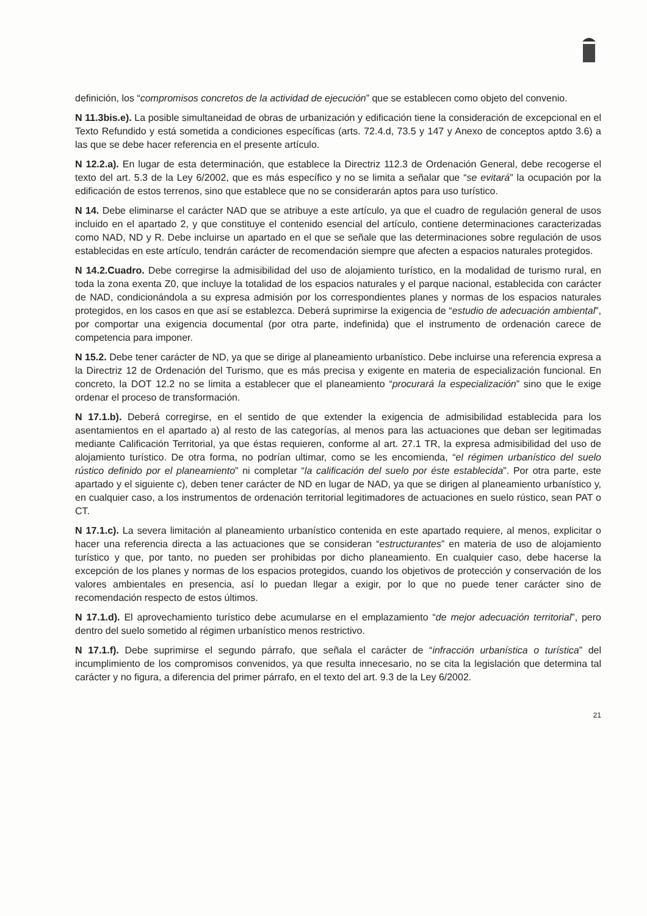definición, los “compromisos concretos de la actividad de ejecución” que se establecen como objeto del convenio.
N 11.3bis.e). La posible simultaneidad de obras de urbanización y edificación tiene la consideración de excepcional en el Texto Refundido y está sometida a condiciones específicas (arts. 72.4.d, 73.5 y 147 y Anexo de conceptos aptdo 3.6) a las que se debe hacer referencia en el presente artículo.
N 12.2.a). En lugar de esta determinación, que establece la Directriz 112.3 de Ordenación General, debe recogerse el texto del art. 5.3 de la Ley 6/2002, que es más específico y no se limita a señalar que “se evitará” la ocupación por la edificación de estos terrenos, sino que establece que no se considerarán aptos para uso turístico.
N 14. Debe eliminarse el carácter NAD que se atribuye a este artículo, ya que el cuadro de regulación general de usos incluido en el apartado 2, y que constituye el contenido esencial del artículo, contiene determinaciones caracterizadas como NAD, ND y R. Debe incluirse un apartado en el que se señale que las determinaciones sobre regulación de usos establecidas en este artículo, tendrán carácter de recomendación siempre que afecten a espacios naturales protegidos.
N 14.2.Cuadro. Debe corregirse la admisibilidad del uso de alojamiento turístico, en la modalidad de turismo rural, en toda la zona exenta Z0, que incluye la totalidad de los espacios naturales y el parque nacional, establecida con carácter de NAD, condicionándola a su expresa admisión por los correspondientes planes y normas de los espacios naturales protegidos, en los casos en que así se establezca. Deberá suprimirse la exigencia de “estudio de adecuación ambiental”, por comportar una exigencia documental (por otra parte, indefinida) que el instrumento de ordenación carece de competencia para imponer.
N 15.2. Debe tener carácter de ND, ya que se dirige al planeamiento urbanístico. Debe incluirse una referencia expresa a la Directriz 12 de Ordenación del Turismo, que es más precisa y exigente en materia de especialización funcional. En concreto, la DOT 12.2 no se limita a establecer que el planeamiento “procurará la especialización” sino que le exige ordenar el proceso de transformación.
N 17.1.b). Deberá corregirse, en el sentido de que extender la exigencia de admisibilidad establecida para los asentamientos en el apartado a) al resto de las categorías, al menos para las actuaciones que deban ser legitimadas mediante Calificación Territorial, ya que éstas requieren, conforme al art. 27.1 TR, la expresa admisibilidad del uso de alojamiento turístico. De otra forma, no podrían ultimar, como se les encomienda, “el régimen urbanístico del suelo rústico definido por el planeamiento” ni completar “la calificación del suelo por éste establecida”. Por otra parte, este apartado y el siguiente c), deben tener carácter de ND en lugar de NAD, ya que se dirigen al planeamiento urbanístico y, en cualquier caso, a los instrumentos de ordenación territorial legitimadores de actuaciones en suelo rústico, sean PAT o CT.
N 17.1.c). La severa limitación al planeamiento urbanístico contenida en este apartado requiere, al menos, explicitar o hacer una referencia directa a las actuaciones que se consideran “estructurantes” en materia de uso de alojamiento turístico y que, por tanto, no pueden ser prohibidas por dicho planeamiento. En cualquier caso, debe hacerse la excepción de los planes y normas de los espacios protegidos, cuando los objetivos de protección y conservación de los valores ambientales en presencia, así lo puedan llegar a exigir, por lo que no puede tener carácter sino de recomendación respecto de estos últimos.
N 17.1.d). El aprovechamiento turístico debe acumularse en el emplazamiento “de mejor adecuación territorial”, pero dentro del suelo sometido al régimen urbanístico menos restrictivo.
N 17.1.f). Debe suprimirse el segundo párrafo, que señala el carácter de “infracción urbanística o turística” del incumplimiento de los compromisos convenidos, ya que resulta innecesario, no se cita la legislación que determina tal carácter y no figura, a diferencia del primer párrafo, en el texto del art. 9.3 de la Ley 6/2002.
21